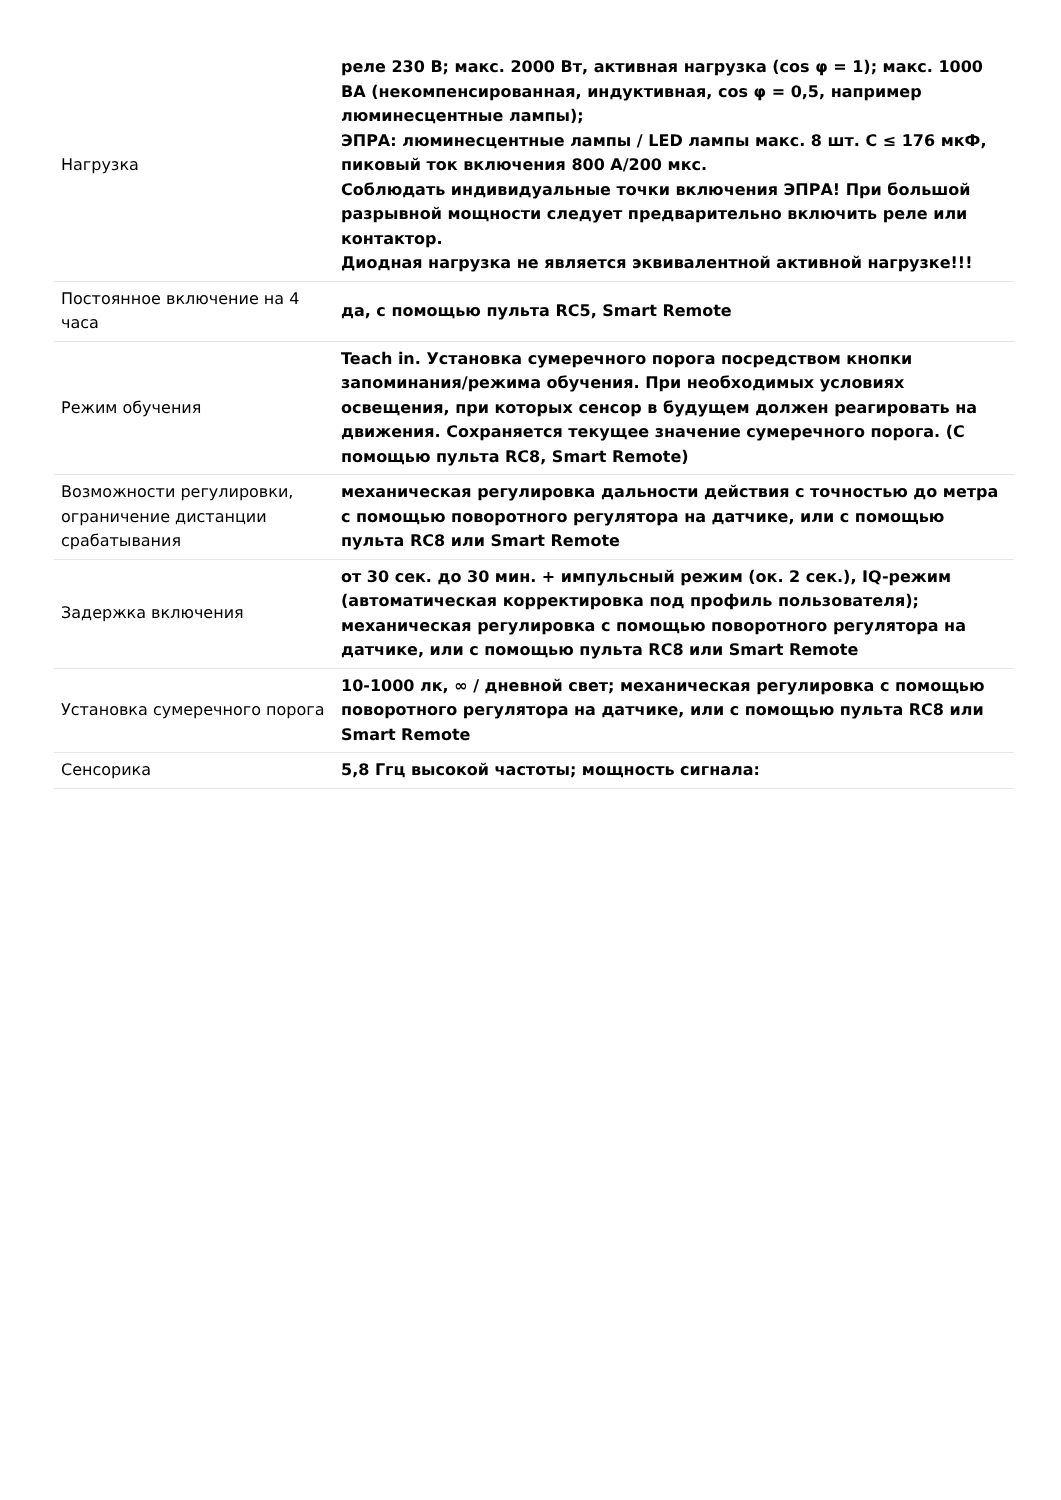| Нагрузка | реле 230 В; макс. 2000 Вт, активная нагрузка (cos φ = 1); макс. 1000 ВА (некомпенсированная, индуктивная, cos φ = 0,5, например люминесцентные лампы); ЭПРА: люминесцентные лампы / LED лампы макс. 8 шт. C ≤ 176 мкФ, пиковый ток включения 800 А/200 мкс. Соблюдать индивидуальные точки включения ЭПРА! При большой разрывной мощности следует предварительно включить реле или контактор. Диодная нагрузка не является эквивалентной активной нагрузке!!! |
| Постоянное включение на 4 часа | да, с помощью пульта RC5, Smart Remote |
| Режим обучения | Teach in. Установка сумеречного порога посредством кнопки запоминания/режима обучения. При необходимых условиях освещения, при которых сенсор в будущем должен реагировать на движения. Сохраняется текущее значение сумеречного порога. (С помощью пульта RC8, Smart Remote) |
| Возможности регулировки, ограничение дистанции срабатывания | механическая регулировка дальности действия с точностью до метра с помощью поворотного регулятора на датчике, или с помощью пульта RC8 или Smart Remote |
| Задержка включения | от 30 сек. до 30 мин. + импульсный режим (ок. 2 сек.), IQ-режим (автоматическая корректировка под профиль пользователя); механическая регулировка с помощью поворотного регулятора на датчике, или с помощью пульта RC8 или Smart Remote |
| Установка сумеречного порога | 10-1000 лк, ∞ / дневной свет; механическая регулировка с помощью поворотного регулятора на датчике, или с помощью пульта RC8 или Smart Remote |
| Сенсорика | 5,8 Ггц высокой частоты; мощность сигнала: |